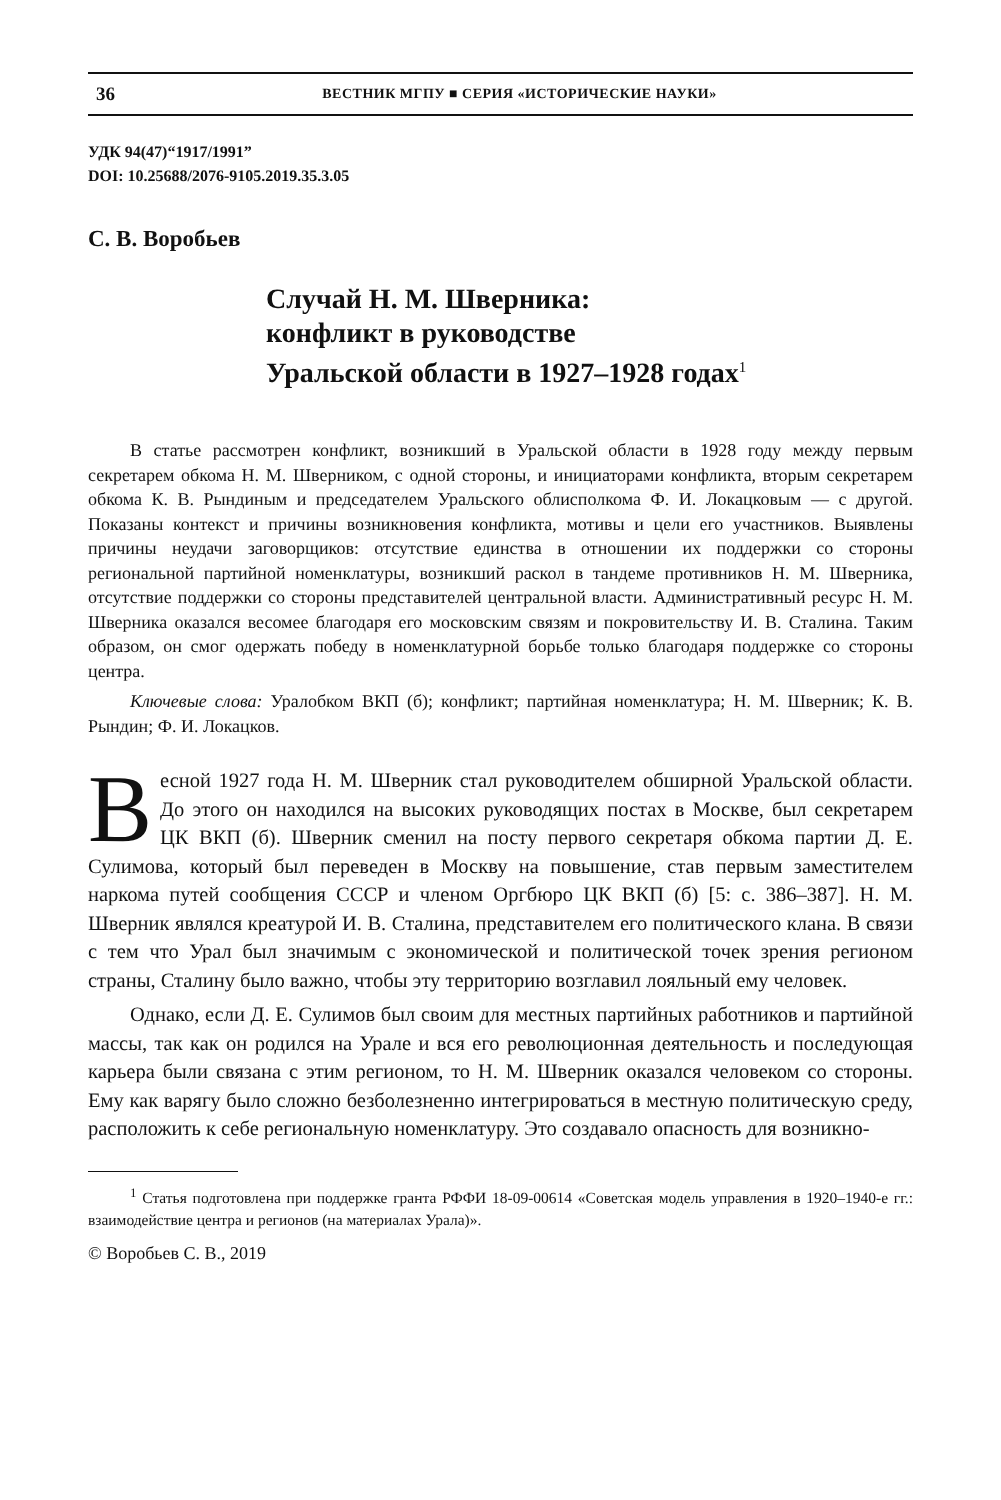36 ВЕСТНИК МГПУ ■ СЕРИЯ «ИСТОРИЧЕСКИЕ НАУКИ»
УДК 94(47)“1917/1991”
DOI: 10.25688/2076-9105.2019.35.3.05
С. В. Воробьев
Случай Н. М. Шверника:
конфликт в руководстве
Уральской области в 1927–1928 годах<sup>1</sup>
В статье рассмотрен конфликт, возникший в Уральской области в 1928 году между первым секретарем обкома Н. М. Шверником, с одной стороны, и инициаторами конфликта, вторым секретарем обкома К. В. Рындиным и председателем Уральского облисполкома Ф. И. Локацковым — с другой. Показаны контекст и причины возникновения конфликта, мотивы и цели его участников. Выявлены причины неудачи заговорщиков: отсутствие единства в отношении их поддержки со стороны региональной партийной номенклатуры, возникший раскол в тандеме противников Н. М. Шверника, отсутствие поддержки со стороны представителей центральной власти. Административный ресурс Н. М. Шверника оказался весомее благодаря его московским связям и покровительству И. В. Сталина. Таким образом, он смог одержать победу в номенклатурной борьбе только благодаря поддержке со стороны центра.
Ключевые слова: Уралобком ВКП (б); конфликт; партийная номенклатура; Н. М. Шверник; К. В. Рындин; Ф. И. Локацков.
Весной 1927 года Н. М. Шверник стал руководителем обширной Уральской области. До этого он находился на высоких руководящих постах в Москве, был секретарем ЦК ВКП (б). Шверник сменил на посту первого секретаря обкома партии Д. Е. Сулимова, который был переведен в Москву на повышение, став первым заместителем наркома путей сообщения СССР и членом Оргбюро ЦК ВКП (б) [5: с. 386–387]. Н. М. Шверник являлся креатурой И. В. Сталина, представителем его политического клана. В связи с тем что Урал был значимым с экономической и политической точек зрения регионом страны, Сталину было важно, чтобы эту территорию возглавил лояльный ему человек.
Однако, если Д. Е. Сулимов был своим для местных партийных работников и партийной массы, так как он родился на Урале и вся его революционная деятельность и последующая карьера были связана с этим регионом, то Н. М. Шверник оказался человеком со стороны. Ему как варягу было сложно безболезненно интегрироваться в местную политическую среду, расположить к себе региональную номенклатуру. Это создавало опасность для возникно-
<sup>1</sup> Статья подготовлена при поддержке гранта РФФИ 18-09-00614 «Советская модель управления в 1920–1940-е гг.: взаимодействие центра и регионов (на материалах Урала)».
© Воробьев С. В., 2019